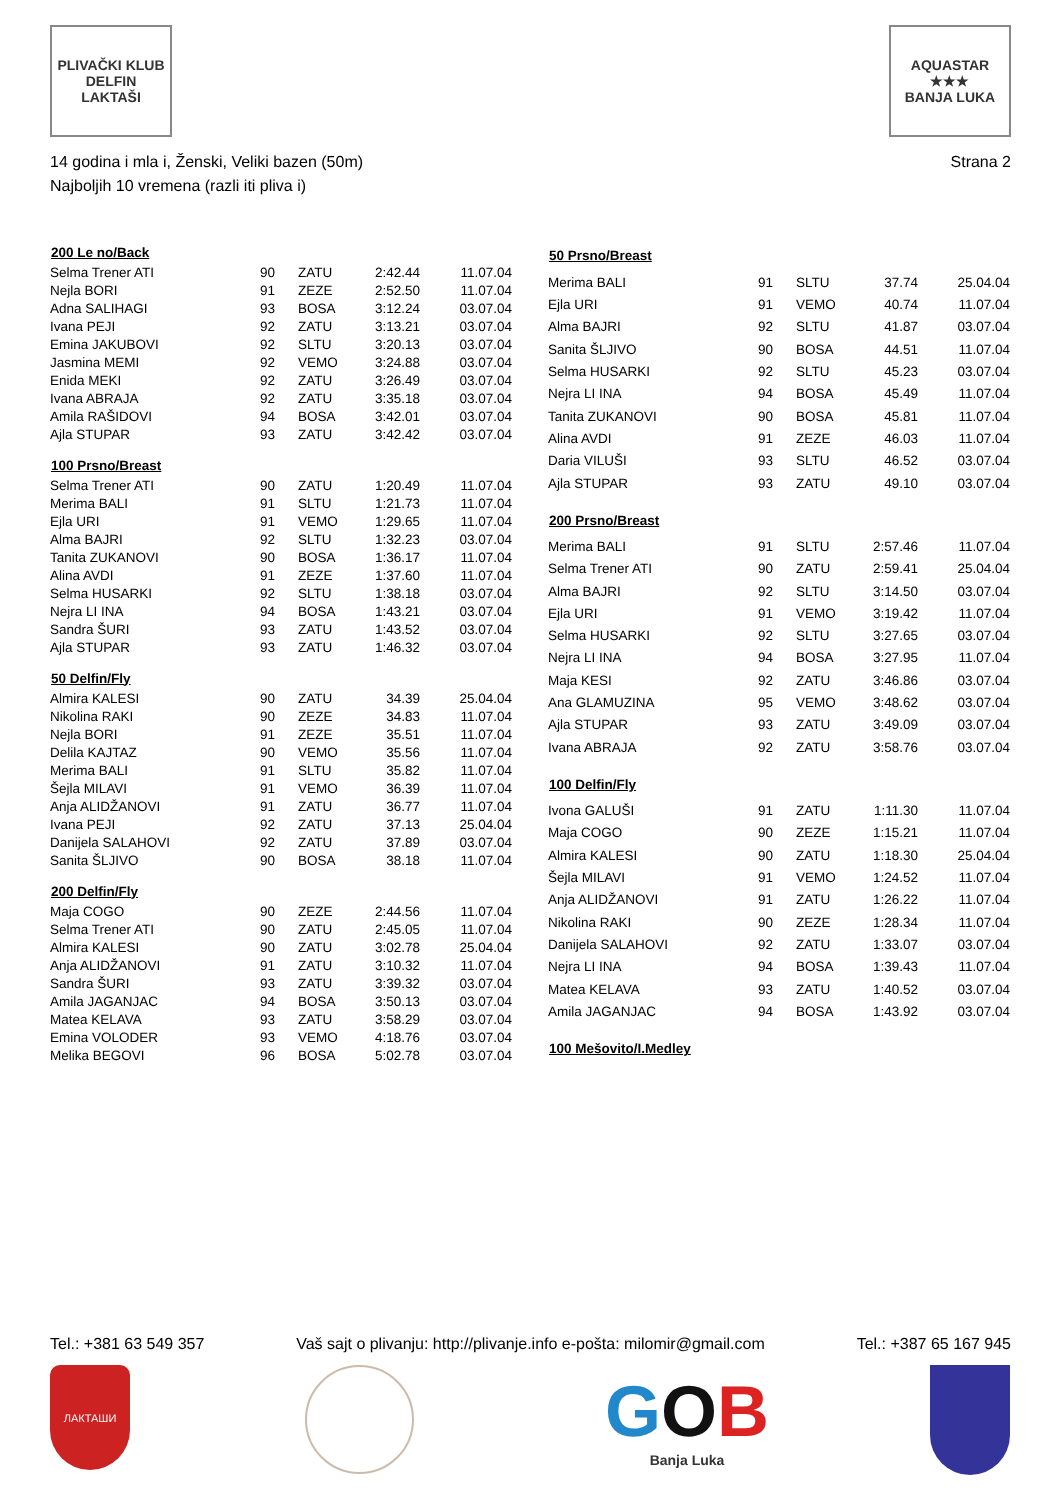PLIVAČKI KLUB
DELFIN
LAKTAŠI
AQUASTAR
★★★
BANJA LUKA
Strana 2 14 godina i mla i, Ženski, Veliki bazen (50m)
Najboljih 10 vremena (razli iti pliva i)
| 200 Le no/Back | | | | |
| --- | --- | --- | --- | --- |
| Selma Trener ATI | 90 | ZATU | 2:42.44 | 11.07.04 |
| Nejla BORI | 91 | ZEZE | 2:52.50 | 11.07.04 |
| Adna SALIHAGI | 93 | BOSA | 3:12.24 | 03.07.04 |
| Ivana PEJI | 92 | ZATU | 3:13.21 | 03.07.04 |
| Emina JAKUBOVI | 92 | SLTU | 3:20.13 | 03.07.04 |
| Jasmina MEMI | 92 | VEMO | 3:24.88 | 03.07.04 |
| Enida MEKI | 92 | ZATU | 3:26.49 | 03.07.04 |
| Ivana ABRAJA | 92 | ZATU | 3:35.18 | 03.07.04 |
| Amila RAŠIDOVI | 94 | BOSA | 3:42.01 | 03.07.04 |
| Ajla STUPAR | 93 | ZATU | 3:42.42 | 03.07.04 |
| 100 Prsno/Breast | | | | |
| Selma Trener ATI | 90 | ZATU | 1:20.49 | 11.07.04 |
| Merima BALI | 91 | SLTU | 1:21.73 | 11.07.04 |
| Ejla URI | 91 | VEMO | 1:29.65 | 11.07.04 |
| Alma BAJRI | 92 | SLTU | 1:32.23 | 03.07.04 |
| Tanita ZUKANOVI | 90 | BOSA | 1:36.17 | 11.07.04 |
| Alina AVDI | 91 | ZEZE | 1:37.60 | 11.07.04 |
| Selma HUSARKI | 92 | SLTU | 1:38.18 | 03.07.04 |
| Nejra LI INA | 94 | BOSA | 1:43.21 | 03.07.04 |
| Sandra ŠURI | 93 | ZATU | 1:43.52 | 03.07.04 |
| Ajla STUPAR | 93 | ZATU | 1:46.32 | 03.07.04 |
| 50 Delfin/Fly | | | | |
| Almira KALESI | 90 | ZATU | 34.39 | 25.04.04 |
| Nikolina RAKI | 90 | ZEZE | 34.83 | 11.07.04 |
| Nejla BORI | 91 | ZEZE | 35.51 | 11.07.04 |
| Delila KAJTAZ | 90 | VEMO | 35.56 | 11.07.04 |
| Merima BALI | 91 | SLTU | 35.82 | 11.07.04 |
| Šejla MILAVI | 91 | VEMO | 36.39 | 11.07.04 |
| Anja ALIDŽANOVI | 91 | ZATU | 36.77 | 11.07.04 |
| Ivana PEJI | 92 | ZATU | 37.13 | 25.04.04 |
| Danijela SALAHOVI | 92 | ZATU | 37.89 | 03.07.04 |
| Sanita ŠLJIVO | 90 | BOSA | 38.18 | 11.07.04 |
| 200 Delfin/Fly | | | | |
| Maja COGO | 90 | ZEZE | 2:44.56 | 11.07.04 |
| Selma Trener ATI | 90 | ZATU | 2:45.05 | 11.07.04 |
| Almira KALESI | 90 | ZATU | 3:02.78 | 25.04.04 |
| Anja ALIDŽANOVI | 91 | ZATU | 3:10.32 | 11.07.04 |
| Sandra ŠURI | 93 | ZATU | 3:39.32 | 03.07.04 |
| Amila JAGANJAC | 94 | BOSA | 3:50.13 | 03.07.04 |
| Matea KELAVA | 93 | ZATU | 3:58.29 | 03.07.04 |
| Emina VOLODER | 93 | VEMO | 4:18.76 | 03.07.04 |
| Melika BEGOVI | 96 | BOSA | 5:02.78 | 03.07.04 |
| 50 Prsno/Breast | | | | |
| --- | --- | --- | --- | --- |
| Merima BALI | 91 | SLTU | 37.74 | 25.04.04 |
| Ejla URI | 91 | VEMO | 40.74 | 11.07.04 |
| Alma BAJRI | 92 | SLTU | 41.87 | 03.07.04 |
| Sanita ŠLJIVO | 90 | BOSA | 44.51 | 11.07.04 |
| Selma HUSARKI | 92 | SLTU | 45.23 | 03.07.04 |
| Nejra LI INA | 94 | BOSA | 45.49 | 11.07.04 |
| Tanita ZUKANOVI | 90 | BOSA | 45.81 | 11.07.04 |
| Alina AVDI | 91 | ZEZE | 46.03 | 11.07.04 |
| Daria VILUŠI | 93 | SLTU | 46.52 | 03.07.04 |
| Ajla STUPAR | 93 | ZATU | 49.10 | 03.07.04 |
| 200 Prsno/Breast | | | | |
| Merima BALI | 91 | SLTU | 2:57.46 | 11.07.04 |
| Selma Trener ATI | 90 | ZATU | 2:59.41 | 25.04.04 |
| Alma BAJRI | 92 | SLTU | 3:14.50 | 03.07.04 |
| Ejla URI | 91 | VEMO | 3:19.42 | 11.07.04 |
| Selma HUSARKI | 92 | SLTU | 3:27.65 | 03.07.04 |
| Nejra LI INA | 94 | BOSA | 3:27.95 | 11.07.04 |
| Maja KESI | 92 | ZATU | 3:46.86 | 03.07.04 |
| Ana GLAMUZINA | 95 | VEMO | 3:48.62 | 03.07.04 |
| Ajla STUPAR | 93 | ZATU | 3:49.09 | 03.07.04 |
| Ivana ABRAJA | 92 | ZATU | 3:58.76 | 03.07.04 |
| 100 Delfin/Fly | | | | |
| Ivona GALUŠI | 91 | ZATU | 1:11.30 | 11.07.04 |
| Maja COGO | 90 | ZEZE | 1:15.21 | 11.07.04 |
| Almira KALESI | 90 | ZATU | 1:18.30 | 25.04.04 |
| Šejla MILAVI | 91 | VEMO | 1:24.52 | 11.07.04 |
| Anja ALIDŽANOVI | 91 | ZATU | 1:26.22 | 11.07.04 |
| Nikolina RAKI | 90 | ZEZE | 1:28.34 | 11.07.04 |
| Danijela SALAHOVI | 92 | ZATU | 1:33.07 | 03.07.04 |
| Nejra LI INA | 94 | BOSA | 1:39.43 | 11.07.04 |
| Matea KELAVA | 93 | ZATU | 1:40.52 | 03.07.04 |
| Amila JAGANJAC | 94 | BOSA | 1:43.92 | 03.07.04 |
| 100 Mešovito/I.Medley | | | | |
Tel.: +381 63 549 357 Vaš sajt o plivanju: http://plivanje.info e-pošta: milomir@gmail.com Tel.: +387 65 167 945
ЛАКТАШИ
GOB
Banja Luka